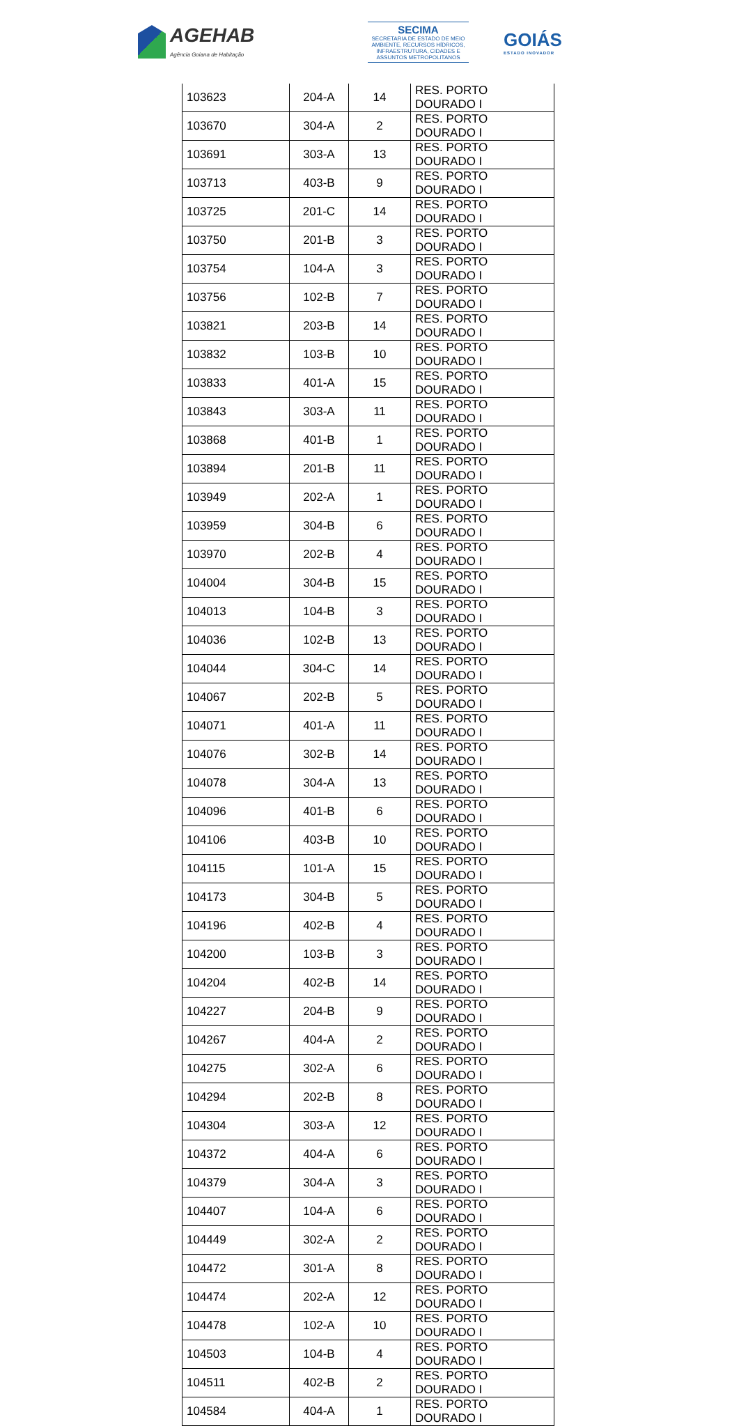AGEHAB
Agência Goiana de Habitação
SECIMA
SECRETARIA DE ESTADO DE MEIO AMBIENTE, RECURSOS HÍDRICOS, INFRAESTRUTURA, CIDADES E ASSUNTOS METROPOLITANOS
GOIÁS
ESTADO INOVADOR
| 103623 | 204-A | 14 | RES. PORTO DOURADO I |
| 103670 | 304-A | 2 | RES. PORTO DOURADO I |
| 103691 | 303-A | 13 | RES. PORTO DOURADO I |
| 103713 | 403-B | 9 | RES. PORTO DOURADO I |
| 103725 | 201-C | 14 | RES. PORTO DOURADO I |
| 103750 | 201-B | 3 | RES. PORTO DOURADO I |
| 103754 | 104-A | 3 | RES. PORTO DOURADO I |
| 103756 | 102-B | 7 | RES. PORTO DOURADO I |
| 103821 | 203-B | 14 | RES. PORTO DOURADO I |
| 103832 | 103-B | 10 | RES. PORTO DOURADO I |
| 103833 | 401-A | 15 | RES. PORTO DOURADO I |
| 103843 | 303-A | 11 | RES. PORTO DOURADO I |
| 103868 | 401-B | 1 | RES. PORTO DOURADO I |
| 103894 | 201-B | 11 | RES. PORTO DOURADO I |
| 103949 | 202-A | 1 | RES. PORTO DOURADO I |
| 103959 | 304-B | 6 | RES. PORTO DOURADO I |
| 103970 | 202-B | 4 | RES. PORTO DOURADO I |
| 104004 | 304-B | 15 | RES. PORTO DOURADO I |
| 104013 | 104-B | 3 | RES. PORTO DOURADO I |
| 104036 | 102-B | 13 | RES. PORTO DOURADO I |
| 104044 | 304-C | 14 | RES. PORTO DOURADO I |
| 104067 | 202-B | 5 | RES. PORTO DOURADO I |
| 104071 | 401-A | 11 | RES. PORTO DOURADO I |
| 104076 | 302-B | 14 | RES. PORTO DOURADO I |
| 104078 | 304-A | 13 | RES. PORTO DOURADO I |
| 104096 | 401-B | 6 | RES. PORTO DOURADO I |
| 104106 | 403-B | 10 | RES. PORTO DOURADO I |
| 104115 | 101-A | 15 | RES. PORTO DOURADO I |
| 104173 | 304-B | 5 | RES. PORTO DOURADO I |
| 104196 | 402-B | 4 | RES. PORTO DOURADO I |
| 104200 | 103-B | 3 | RES. PORTO DOURADO I |
| 104204 | 402-B | 14 | RES. PORTO DOURADO I |
| 104227 | 204-B | 9 | RES. PORTO DOURADO I |
| 104267 | 404-A | 2 | RES. PORTO DOURADO I |
| 104275 | 302-A | 6 | RES. PORTO DOURADO I |
| 104294 | 202-B | 8 | RES. PORTO DOURADO I |
| 104304 | 303-A | 12 | RES. PORTO DOURADO I |
| 104372 | 404-A | 6 | RES. PORTO DOURADO I |
| 104379 | 304-A | 3 | RES. PORTO DOURADO I |
| 104407 | 104-A | 6 | RES. PORTO DOURADO I |
| 104449 | 302-A | 2 | RES. PORTO DOURADO I |
| 104472 | 301-A | 8 | RES. PORTO DOURADO I |
| 104474 | 202-A | 12 | RES. PORTO DOURADO I |
| 104478 | 102-A | 10 | RES. PORTO DOURADO I |
| 104503 | 104-B | 4 | RES. PORTO DOURADO I |
| 104511 | 402-B | 2 | RES. PORTO DOURADO I |
| 104584 | 404-A | 1 | RES. PORTO DOURADO I |